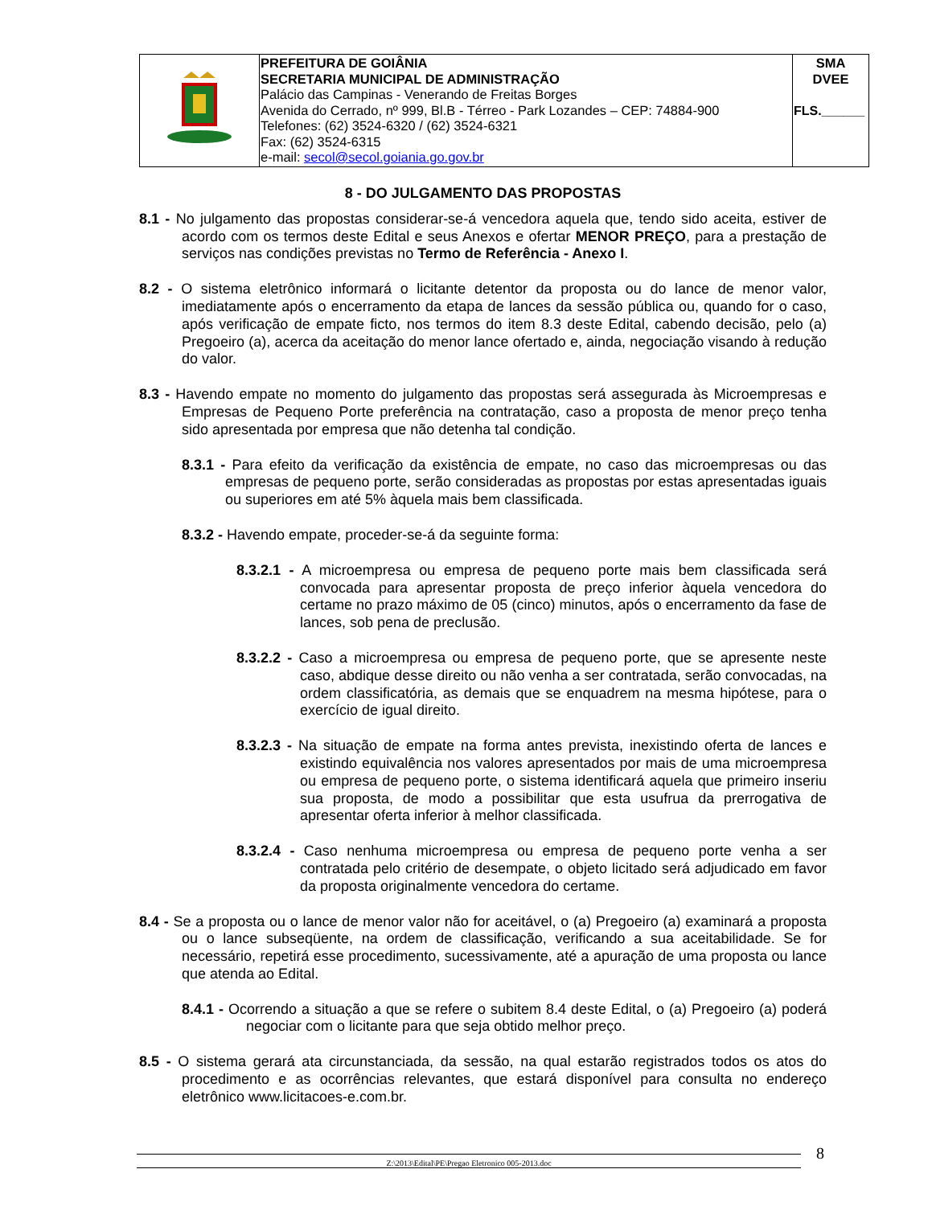| | PREFEITURA DE GOIÂNIA SECRETARIA MUNICIPAL DE ADMINISTRAÇÃO Palácio das Campinas - Venerando de Freitas Borges Avenida do Cerrado, nº 999, Bl.B - Térreo - Park Lozandes – CEP: 74884-900 Telefones: (62) 3524-6320 / (62) 3524-6321 Fax: (62) 3524-6315 e-mail: secol@secol.goiania.go.gov.br | SMA DVEE FLS.______ |
8 - DO JULGAMENTO DAS PROPOSTAS
8.1 - No julgamento das propostas considerar-se-á vencedora aquela que, tendo sido aceita, estiver de acordo com os termos deste Edital e seus Anexos e ofertar MENOR PREÇO, para a prestação de serviços nas condições previstas no Termo de Referência - Anexo I.
8.2 - O sistema eletrônico informará o licitante detentor da proposta ou do lance de menor valor, imediatamente após o encerramento da etapa de lances da sessão pública ou, quando for o caso, após verificação de empate ficto, nos termos do item 8.3 deste Edital, cabendo decisão, pelo (a) Pregoeiro (a), acerca da aceitação do menor lance ofertado e, ainda, negociação visando à redução do valor.
8.3 - Havendo empate no momento do julgamento das propostas será assegurada às Microempresas e Empresas de Pequeno Porte preferência na contratação, caso a proposta de menor preço tenha sido apresentada por empresa que não detenha tal condição.
8.3.1 - Para efeito da verificação da existência de empate, no caso das microempresas ou das empresas de pequeno porte, serão consideradas as propostas por estas apresentadas iguais ou superiores em até 5% àquela mais bem classificada.
8.3.2 - Havendo empate, proceder-se-á da seguinte forma:
8.3.2.1 - A microempresa ou empresa de pequeno porte mais bem classificada será convocada para apresentar proposta de preço inferior àquela vencedora do certame no prazo máximo de 05 (cinco) minutos, após o encerramento da fase de lances, sob pena de preclusão.
8.3.2.2 - Caso a microempresa ou empresa de pequeno porte, que se apresente neste caso, abdique desse direito ou não venha a ser contratada, serão convocadas, na ordem classificatória, as demais que se enquadrem na mesma hipótese, para o exercício de igual direito.
8.3.2.3 - Na situação de empate na forma antes prevista, inexistindo oferta de lances e existindo equivalência nos valores apresentados por mais de uma microempresa ou empresa de pequeno porte, o sistema identificará aquela que primeiro inseriu sua proposta, de modo a possibilitar que esta usufrua da prerrogativa de apresentar oferta inferior à melhor classificada.
8.3.2.4 - Caso nenhuma microempresa ou empresa de pequeno porte venha a ser contratada pelo critério de desempate, o objeto licitado será adjudicado em favor da proposta originalmente vencedora do certame.
8.4 - Se a proposta ou o lance de menor valor não for aceitável, o (a) Pregoeiro (a) examinará a proposta ou o lance subseqüente, na ordem de classificação, verificando a sua aceitabilidade. Se for necessário, repetirá esse procedimento, sucessivamente, até a apuração de uma proposta ou lance que atenda ao Edital.
8.4.1 - Ocorrendo a situação a que se refere o subitem 8.4 deste Edital, o (a) Pregoeiro (a) poderá negociar com o licitante para que seja obtido melhor preço.
8.5 - O sistema gerará ata circunstanciada, da sessão, na qual estarão registrados todos os atos do procedimento e as ocorrências relevantes, que estará disponível para consulta no endereço eletrônico www.licitacoes-e.com.br.
Z:\2013\Edital\PE\Pregao Eletronico 005-2013.doc 8